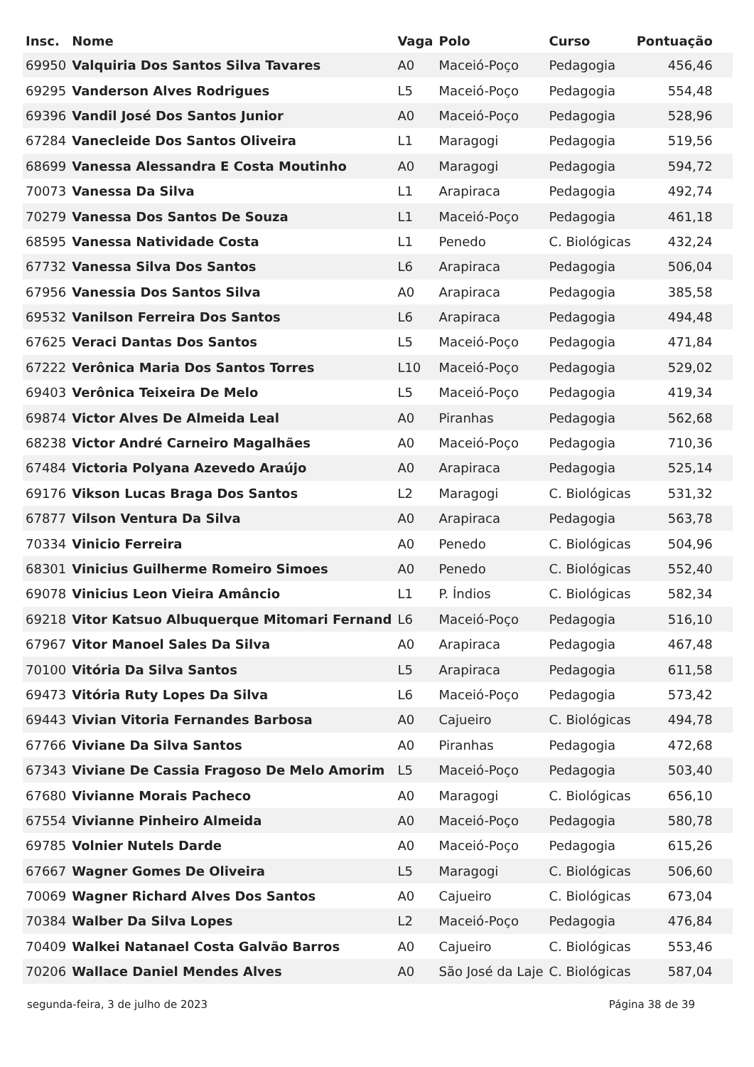| Insc. | Nome | Vaga | Polo | Curso | Pontuação |
| --- | --- | --- | --- | --- | --- |
| 69950 | Valquiria Dos Santos Silva Tavares | A0 | Maceió-Poço | Pedagogia | 456,46 |
| 69295 | Vanderson Alves Rodrigues | L5 | Maceió-Poço | Pedagogia | 554,48 |
| 69396 | Vandil José Dos Santos Junior | A0 | Maceió-Poço | Pedagogia | 528,96 |
| 67284 | Vanecleide Dos Santos Oliveira | L1 | Maragogi | Pedagogia | 519,56 |
| 68699 | Vanessa Alessandra E Costa Moutinho | A0 | Maragogi | Pedagogia | 594,72 |
| 70073 | Vanessa Da Silva | L1 | Arapiraca | Pedagogia | 492,74 |
| 70279 | Vanessa Dos Santos De Souza | L1 | Maceió-Poço | Pedagogia | 461,18 |
| 68595 | Vanessa Natividade Costa | L1 | Penedo | C. Biológicas | 432,24 |
| 67732 | Vanessa Silva Dos Santos | L6 | Arapiraca | Pedagogia | 506,04 |
| 67956 | Vanessia Dos Santos Silva | A0 | Arapiraca | Pedagogia | 385,58 |
| 69532 | Vanilson Ferreira Dos Santos | L6 | Arapiraca | Pedagogia | 494,48 |
| 67625 | Veraci Dantas Dos Santos | L5 | Maceió-Poço | Pedagogia | 471,84 |
| 67222 | Verônica Maria Dos Santos Torres | L10 | Maceió-Poço | Pedagogia | 529,02 |
| 69403 | Verônica Teixeira De Melo | L5 | Maceió-Poço | Pedagogia | 419,34 |
| 69874 | Victor Alves De Almeida Leal | A0 | Piranhas | Pedagogia | 562,68 |
| 68238 | Victor André Carneiro Magalhães | A0 | Maceió-Poço | Pedagogia | 710,36 |
| 67484 | Victoria Polyana Azevedo Araújo | A0 | Arapiraca | Pedagogia | 525,14 |
| 69176 | Vikson Lucas Braga Dos Santos | L2 | Maragogi | C. Biológicas | 531,32 |
| 67877 | Vilson Ventura Da Silva | A0 | Arapiraca | Pedagogia | 563,78 |
| 70334 | Vinicio Ferreira | A0 | Penedo | C. Biológicas | 504,96 |
| 68301 | Vinicius Guilherme Romeiro Simoes | A0 | Penedo | C. Biológicas | 552,40 |
| 69078 | Vinicius Leon Vieira Amâncio | L1 | P. Índios | C. Biológicas | 582,34 |
| 69218 | Vitor Katsuo Albuquerque Mitomari Fernand | L6 | Maceió-Poço | Pedagogia | 516,10 |
| 67967 | Vitor Manoel Sales Da Silva | A0 | Arapiraca | Pedagogia | 467,48 |
| 70100 | Vitória Da Silva Santos | L5 | Arapiraca | Pedagogia | 611,58 |
| 69473 | Vitória Ruty Lopes Da Silva | L6 | Maceió-Poço | Pedagogia | 573,42 |
| 69443 | Vivian Vitoria Fernandes Barbosa | A0 | Cajueiro | C. Biológicas | 494,78 |
| 67766 | Viviane Da Silva Santos | A0 | Piranhas | Pedagogia | 472,68 |
| 67343 | Viviane De Cassia Fragoso De Melo Amorim | L5 | Maceió-Poço | Pedagogia | 503,40 |
| 67680 | Vivianne Morais Pacheco | A0 | Maragogi | C. Biológicas | 656,10 |
| 67554 | Vivianne Pinheiro Almeida | A0 | Maceió-Poço | Pedagogia | 580,78 |
| 69785 | Volnier Nutels Darde | A0 | Maceió-Poço | Pedagogia | 615,26 |
| 67667 | Wagner Gomes De Oliveira | L5 | Maragogi | C. Biológicas | 506,60 |
| 70069 | Wagner Richard Alves Dos Santos | A0 | Cajueiro | C. Biológicas | 673,04 |
| 70384 | Walber Da Silva Lopes | L2 | Maceió-Poço | Pedagogia | 476,84 |
| 70409 | Walkei Natanael Costa Galvão Barros | A0 | Cajueiro | C. Biológicas | 553,46 |
| 70206 | Wallace Daniel Mendes Alves | A0 | São José da Laje | C. Biológicas | 587,04 |
segunda-feira, 3 de julho de 2023 Página 38 de 39